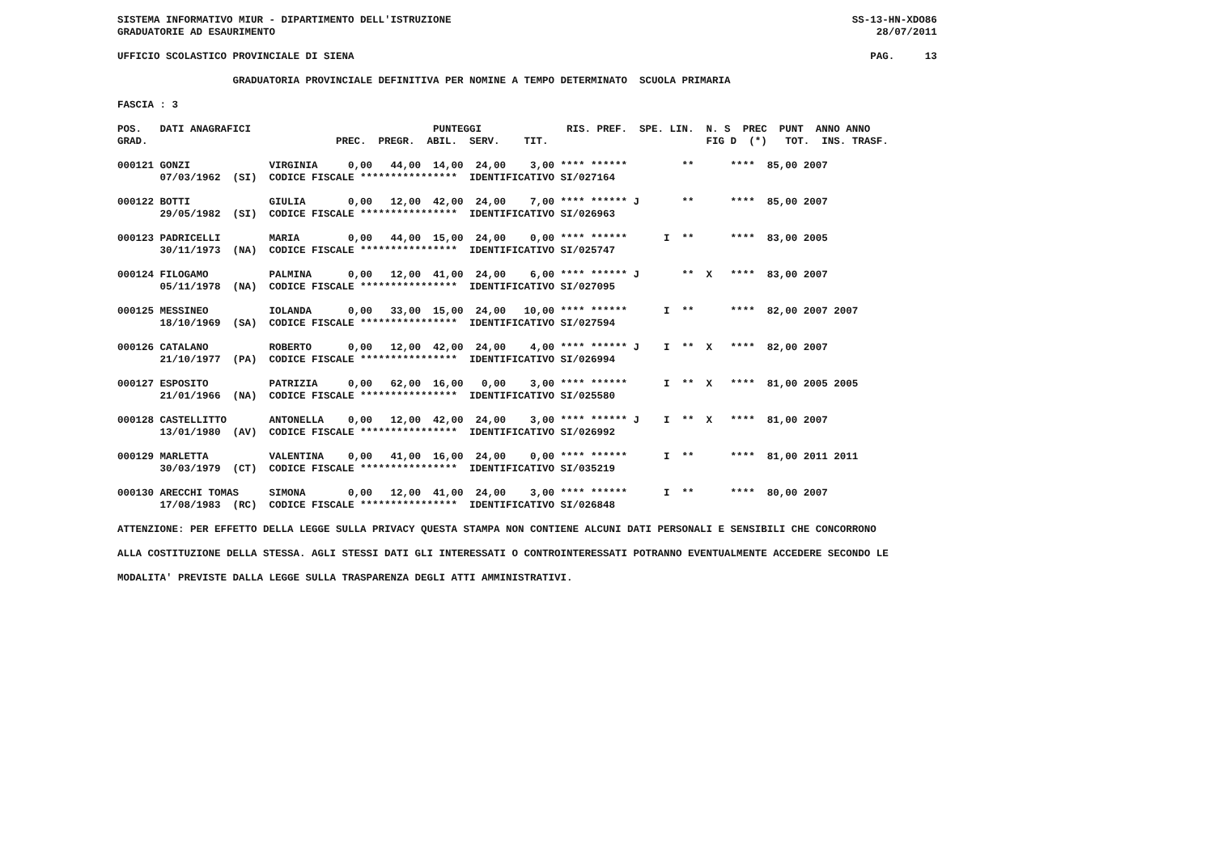SISTEMA INFORMATIVO MIUR - DIPARTIMENTO DELL'ISTRUZIONE                                                                  SS-13-HN-XDO86
GRADUATORIE AD ESAURIMENTO                                                                                                   28/07/2011

UFFICIO SCOLASTICO PROVINCIALE DI SIENA                                                                                     PAG.     13

                   GRADUATORIA PROVINCIALE DEFINITIVA PER NOMINE A TEMPO DETERMINATO  SCUOLA PRIMARIA

FASCIA : 3

POS.   DATI ANAGRAFICI                              PUNTEGGI              RIS. PREF.  SPE. LIN.  N. S  PREC  PUNT  ANNO ANNO
GRAD.                               PREC.  PREGR.  ABIL.  SERV.    TIT.                          FIG D  (*)   TOT.  INS. TRASF.

000121 GONZI             VIRGINIA     0,00   44,00  14,00  24,00    3,00 **** ******         **      ****  85,00 2007
       07/03/1962  (SI)  CODICE FISCALE ****************  IDENTIFICATIVO SI/027164

000122 BOTTI             GIULIA       0,00   12,00  42,00  24,00    7,00 **** ****** J       **      ****  85,00 2007
       29/05/1982  (SI)  CODICE FISCALE ****************  IDENTIFICATIVO SI/026963

000123 PADRICELLI        MARIA        0,00   44,00  15,00  24,00    0,00 **** ******      I  **      ****  83,00 2005
       30/11/1973  (NA)  CODICE FISCALE ****************  IDENTIFICATIVO SI/025747

000124 FILOGAMO          PALMINA      0,00   12,00  41,00  24,00    6,00 **** ****** J       **  X   ****  83,00 2007
       05/11/1978  (NA)  CODICE FISCALE ****************  IDENTIFICATIVO SI/027095

000125 MESSINEO          IOLANDA      0,00   33,00  15,00  24,00   10,00 **** ******      I  **      ****  82,00 2007 2007
       18/10/1969  (SA)  CODICE FISCALE ****************  IDENTIFICATIVO SI/027594

000126 CATALANO          ROBERTO      0,00   12,00  42,00  24,00    4,00 **** ****** J    I  **  X   ****  82,00 2007
       21/10/1977  (PA)  CODICE FISCALE ****************  IDENTIFICATIVO SI/026994

000127 ESPOSITO          PATRIZIA     0,00   62,00  16,00   0,00    3,00 **** ******      I  **  X   ****  81,00 2005 2005
       21/01/1966  (NA)  CODICE FISCALE ****************  IDENTIFICATIVO SI/025580

000128 CASTELLITTO       ANTONELLA    0,00   12,00  42,00  24,00    3,00 **** ****** J    I  **  X   ****  81,00 2007
       13/01/1980  (AV)  CODICE FISCALE ****************  IDENTIFICATIVO SI/026992

000129 MARLETTA          VALENTINA    0,00   41,00  16,00  24,00    0,00 **** ******      I  **      ****  81,00 2011 2011
       30/03/1979  (CT)  CODICE FISCALE ****************  IDENTIFICATIVO SI/035219

000130 ARECCHI TOMAS     SIMONA       0,00   12,00  41,00  24,00    3,00 **** ******      I  **      ****  80,00 2007
       17/08/1983  (RC)  CODICE FISCALE ****************  IDENTIFICATIVO SI/026848

ATTENZIONE: PER EFFETTO DELLA LEGGE SULLA PRIVACY QUESTA STAMPA NON CONTIENE ALCUNI DATI PERSONALI E SENSIBILI CHE CONCORRONO

ALLA COSTITUZIONE DELLA STESSA. AGLI STESSI DATI GLI INTERESSATI O CONTROINTERESSATI POTRANNO EVENTUALMENTE ACCEDERE SECONDO LE

MODALITA' PREVISTE DALLA LEGGE SULLA TRASPARENZA DEGLI ATTI AMMINISTRATIVI.